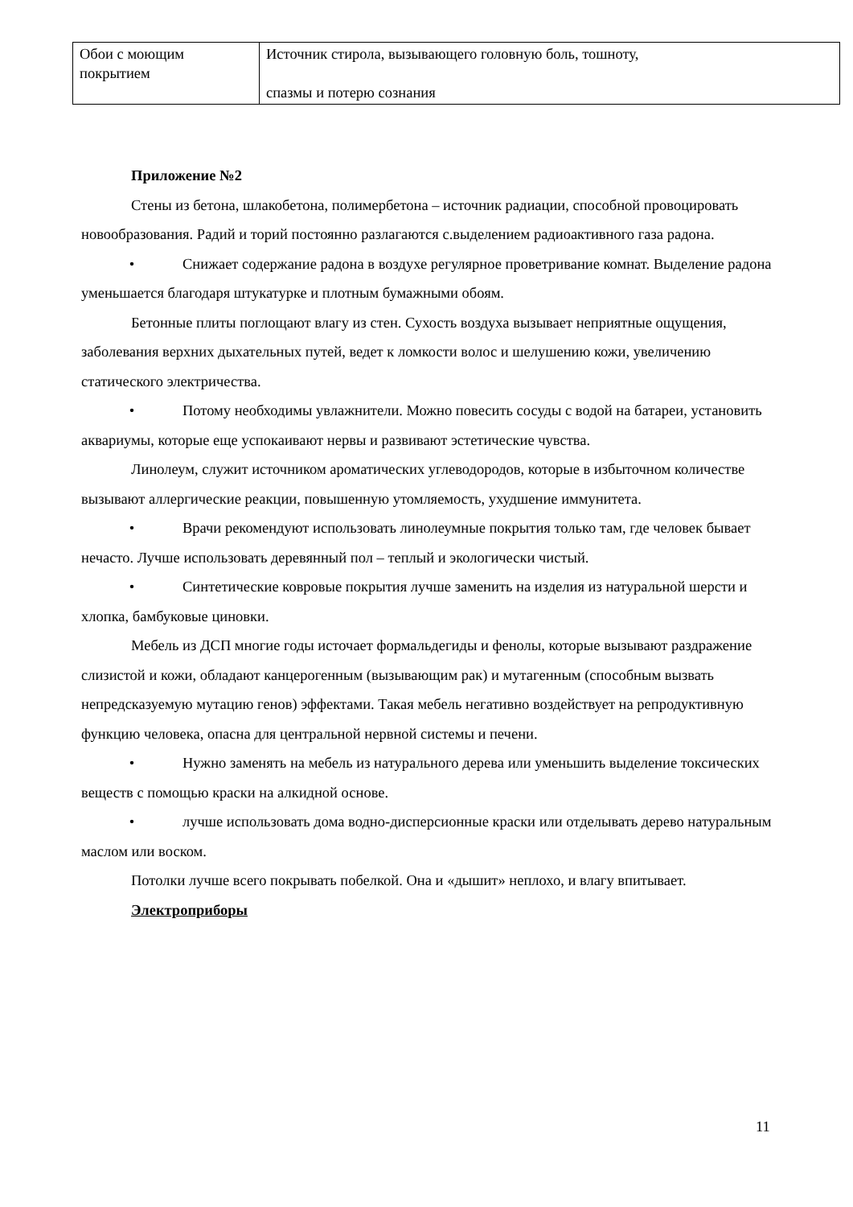| Обои с моющим покрытием | Источник стирола, вызывающего головную боль, тошноту, спазмы и потерю сознания |
Приложение №2
Стены из бетона, шлакобетона, полимербетона – источник радиации, способной провоцировать новообразования. Радий и торий постоянно разлагаются с.выделением радиоактивного газа радона.
• Снижает содержание радона в воздухе регулярное проветривание комнат. Выделение радона уменьшается благодаря штукатурке и плотным бумажными обоям.
Бетонные плиты поглощают влагу из стен. Сухость воздуха вызывает неприятные ощущения, заболевания верхних дыхательных путей, ведет к ломкости волос и шелушению кожи, увеличению статического электричества.
• Потому необходимы увлажнители. Можно повесить сосуды с водой на батареи, установить аквариумы, которые еще успокаивают нервы и развивают эстетические чувства.
Линолеум, служит источником ароматических углеводородов, которые в избыточном количестве вызывают аллергические реакции, повышенную утомляемость, ухудшение иммунитета.
• Врачи рекомендуют использовать линолеумные покрытия только там, где человек бывает нечасто. Лучше использовать деревянный пол – теплый и экологически чистый.
• Синтетические ковровые покрытия лучше заменить на изделия из натуральной шерсти и хлопка, бамбуковые циновки.
Мебель из ДСП многие годы источает формальдегиды и фенолы, которые вызывают раздражение слизистой и кожи, обладают канцерогенным (вызывающим рак) и мутагенным (способным вызвать непредсказуемую мутацию генов) эффектами. Такая мебель негативно воздействует на репродуктивную функцию человека, опасна для центральной нервной системы и печени.
• Нужно заменять на мебель из натурального дерева или уменьшить выделение токсических веществ с помощью краски на алкидной основе.
• лучше использовать дома водно-дисперсионные краски или отделывать дерево натуральным маслом или воском.
Потолки лучше всего покрывать побелкой. Она и «дышит» неплохо, и влагу впитывает.
Электроприборы
11